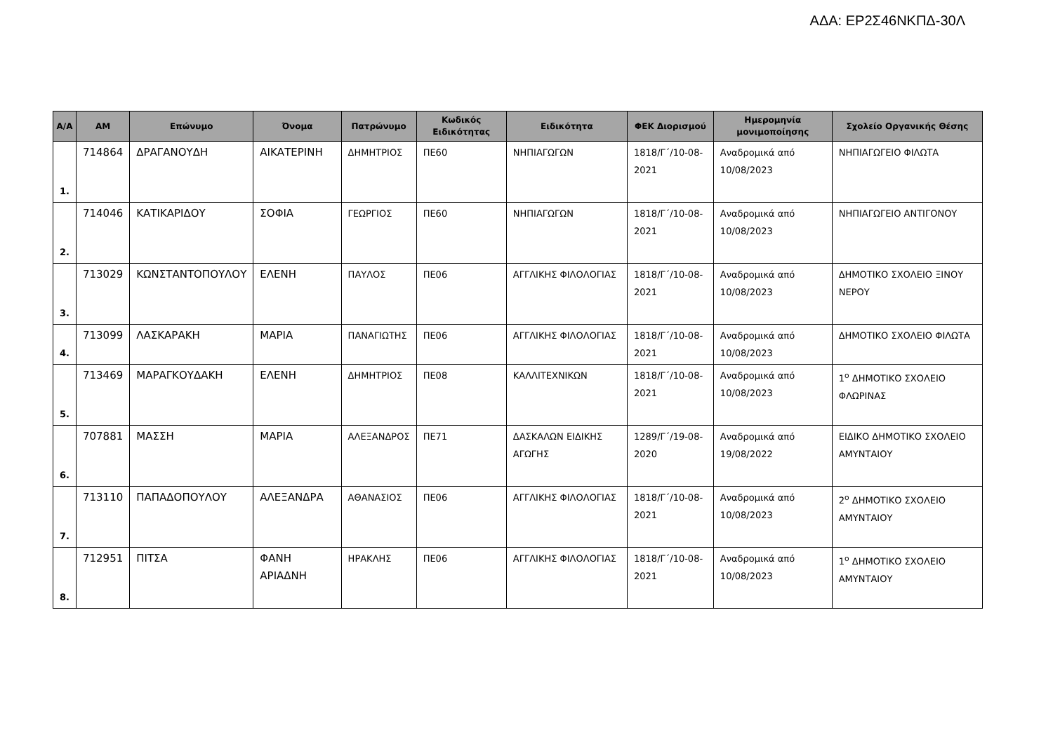ΑΔΑ: ΕΡ2Σ46ΝΚΠΔ-30Λ
| Α/Α | ΑΜ | Επώνυμο | Όνομα | Πατρώνυμο | Κωδικός Ειδικότητας | Ειδικότητα | ΦΕΚ Διορισμού | Ημερομηνία μονιμοποίησης | Σχολείο Οργανικής Θέσης |
| --- | --- | --- | --- | --- | --- | --- | --- | --- | --- |
| 1. | 714864 | ΔΡΑΓΑΝΟΥΔΗ | ΑΙΚΑΤΕΡΙΝΗ | ΔΗΜΗΤΡΙΟΣ | ΠΕ60 | ΝΗΠΙΑΓΩΓΩΝ | 1818/Γ΄/10-08-2021 | Αναδρομικά από 10/08/2023 | ΝΗΠΙΑΓΩΓΕΙΟ ΦΙΛΩΤΑ |
| 2. | 714046 | ΚΑΤΙΚΑΡΙΔΟΥ | ΣΟΦΙΑ | ΓΕΩΡΓΙΟΣ | ΠΕ60 | ΝΗΠΙΑΓΩΓΩΝ | 1818/Γ΄/10-08-2021 | Αναδρομικά από 10/08/2023 | ΝΗΠΙΑΓΩΓΕΙΟ ΑΝΤΙΓΟΝΟΥ |
| 3. | 713029 | ΚΩΝΣΤΑΝΤΟΠΟΥΛΟΥ | ΕΛΕΝΗ | ΠΑΥΛΟΣ | ΠΕ06 | ΑΓΓΛΙΚΗΣ ΦΙΛΟΛΟΓΙΑΣ | 1818/Γ΄/10-08-2021 | Αναδρομικά από 10/08/2023 | ΔΗΜΟΤΙΚΟ ΣΧΟΛΕΙΟ ΞΙΝΟΥ ΝΕΡΟΥ |
| 4. | 713099 | ΛΑΣΚΑΡΑΚΗ | ΜΑΡΙΑ | ΠΑΝΑΓΙΩΤΗΣ | ΠΕ06 | ΑΓΓΛΙΚΗΣ ΦΙΛΟΛΟΓΙΑΣ | 1818/Γ΄/10-08-2021 | Αναδρομικά από 10/08/2023 | ΔΗΜΟΤΙΚΟ ΣΧΟΛΕΙΟ ΦΙΛΩΤΑ |
| 5. | 713469 | ΜΑΡΑΓΚΟΥΔΑΚΗ | ΕΛΕΝΗ | ΔΗΜΗΤΡΙΟΣ | ΠΕ08 | ΚΑΛΛΙΤΕΧΝΙΚΩΝ | 1818/Γ΄/10-08-2021 | Αναδρομικά από 10/08/2023 | 1<sup>ο</sup> ΔΗΜΟΤΙΚΟ ΣΧΟΛΕΙΟ ΦΛΩΡΙΝΑΣ |
| 6. | 707881 | ΜΑΣΣΗ | ΜΑΡΙΑ | ΑΛΕΞΑΝΔΡΟΣ | ΠΕ71 | ΔΑΣΚΑΛΩΝ ΕΙΔΙΚΗΣ ΑΓΩΓΗΣ | 1289/Γ΄/19-08-2020 | Αναδρομικά από 19/08/2022 | ΕΙΔΙΚΟ ΔΗΜΟΤΙΚΟ ΣΧΟΛΕΙΟ ΑΜΥΝΤΑΙΟΥ |
| 7. | 713110 | ΠΑΠΑΔΟΠΟΥΛΟΥ | ΑΛΕΞΑΝΔΡΑ | ΑΘΑΝΑΣΙΟΣ | ΠΕ06 | ΑΓΓΛΙΚΗΣ ΦΙΛΟΛΟΓΙΑΣ | 1818/Γ΄/10-08-2021 | Αναδρομικά από 10/08/2023 | 2<sup>ο</sup> ΔΗΜΟΤΙΚΟ ΣΧΟΛΕΙΟ ΑΜΥΝΤΑΙΟΥ |
| 8. | 712951 | ΠΙΤΣΑ | ΦΑΝΗ ΑΡΙΑΔΝΗ | ΗΡΑΚΛΗΣ | ΠΕ06 | ΑΓΓΛΙΚΗΣ ΦΙΛΟΛΟΓΙΑΣ | 1818/Γ΄/10-08-2021 | Αναδρομικά από 10/08/2023 | 1<sup>ο</sup> ΔΗΜΟΤΙΚΟ ΣΧΟΛΕΙΟ ΑΜΥΝΤΑΙΟΥ |